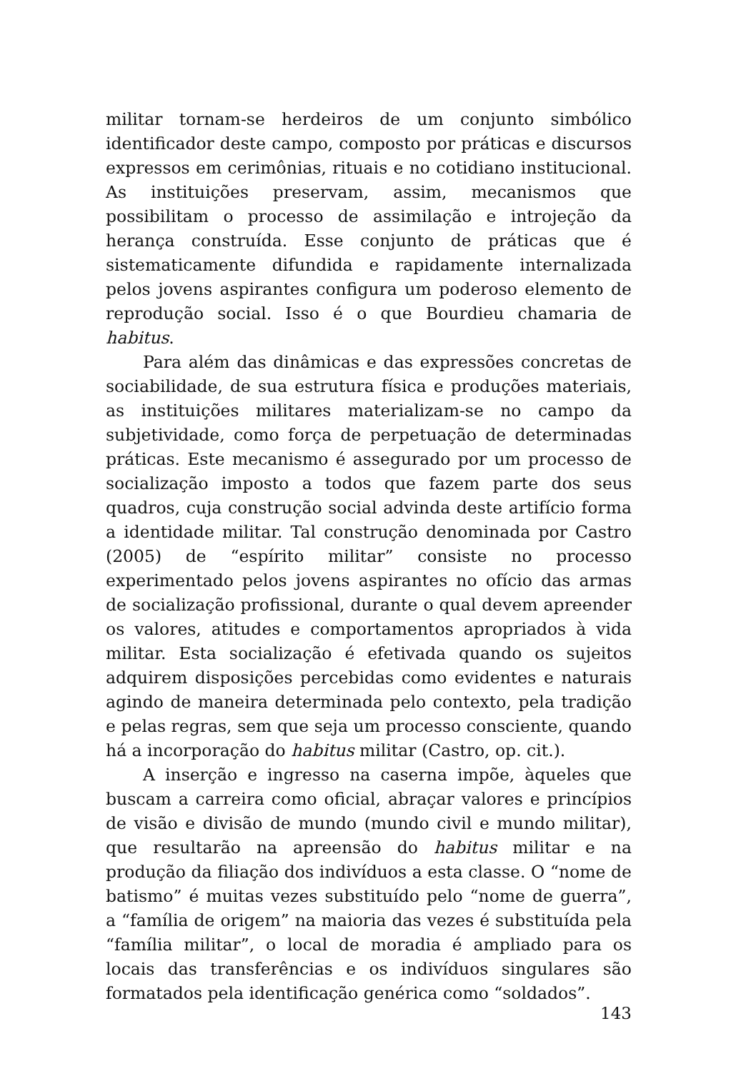militar tornam-se herdeiros de um conjunto simbólico identificador deste campo, composto por práticas e discursos expressos em cerimônias, rituais e no cotidiano institucional. As instituições preservam, assim, mecanismos que possibilitam o processo de assimilação e introjeção da herança construída. Esse conjunto de práticas que é sistematicamente difundida e rapidamente internalizada pelos jovens aspirantes configura um poderoso elemento de reprodução social. Isso é o que Bourdieu chamaria de habitus.
Para além das dinâmicas e das expressões concretas de sociabilidade, de sua estrutura física e produções materiais, as instituições militares materializam-se no campo da subjetividade, como força de perpetuação de determinadas práticas. Este mecanismo é assegurado por um processo de socialização imposto a todos que fazem parte dos seus quadros, cuja construção social advinda deste artifício forma a identidade militar. Tal construção denominada por Castro (2005) de “espírito militar” consiste no processo experimentado pelos jovens aspirantes no ofício das armas de socialização profissional, durante o qual devem apreender os valores, atitudes e comportamentos apropriados à vida militar. Esta socialização é efetivada quando os sujeitos adquirem disposições percebidas como evidentes e naturais agindo de maneira determinada pelo contexto, pela tradição e pelas regras, sem que seja um processo consciente, quando há a incorporação do habitus militar (Castro, op. cit.).
A inserção e ingresso na caserna impõe, àqueles que buscam a carreira como oficial, abraçar valores e princípios de visão e divisão de mundo (mundo civil e mundo militar), que resultarão na apreensão do habitus militar e na produção da filiação dos indivíduos a esta classe. O “nome de batismo” é muitas vezes substituído pelo “nome de guerra”, a “família de origem” na maioria das vezes é substituída pela “família militar”, o local de moradia é ampliado para os locais das transferências e os indivíduos singulares são formatados pela identificação genérica como “soldados”.
143